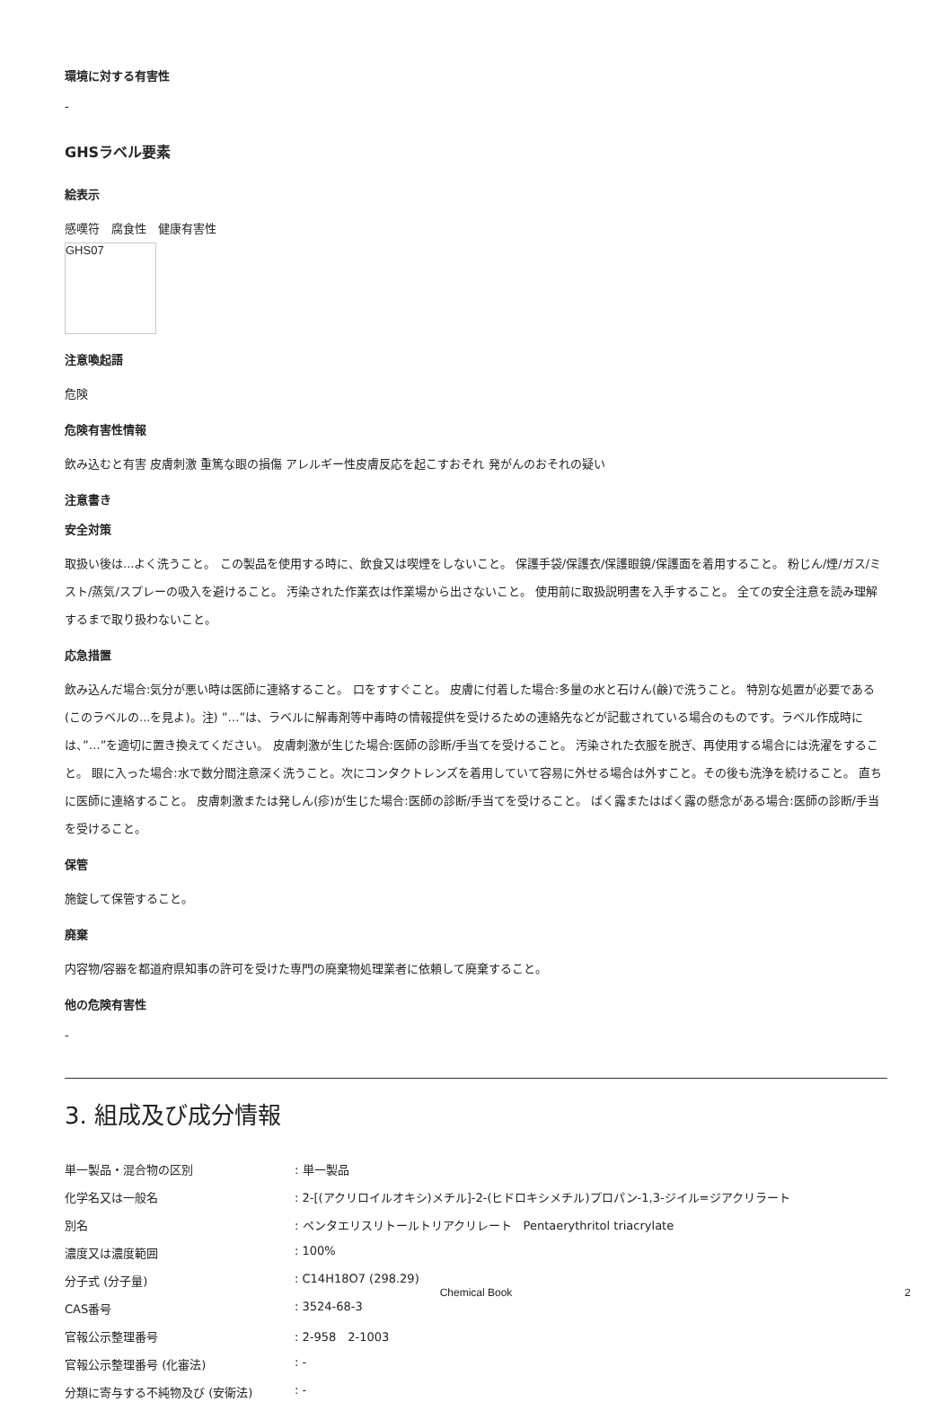環境に対する有害性
-
GHSラベル要素
絵表示
感嘆符　腐食性　健康有害性
GHS07
注意喚起語
危険
危険有害性情報
飲み込むと有害 皮膚刺激 重篤な眼の損傷 アレルギー性皮膚反応を起こすおそれ 発がんのおそれの疑い
注意書き
安全対策
取扱い後は...よく洗うこと。 この製品を使用する時に、飲食又は喫煙をしないこと。 保護手袋/保護衣/保護眼鏡/保護面を着用すること。 粉じん/煙/ガス/ミスト/蒸気/スプレーの吸入を避けること。 汚染された作業衣は作業場から出さないこと。 使用前に取扱説明書を入手すること。 全ての安全注意を読み理解するまで取り扱わないこと。
応急措置
飲み込んだ場合:気分が悪い時は医師に連絡すること。 口をすすぐこと。 皮膚に付着した場合:多量の水と石けん(鹸)で洗うこと。 特別な処置が必要である (このラベルの...を見よ)。注) ”…”は、ラベルに解毒剤等中毒時の情報提供を受けるための連絡先などが記載されている場合のものです。ラベル作成時には、”…”を適切に置き換えてください。 皮膚刺激が生じた場合:医師の診断/手当てを受けること。 汚染された衣服を脱ぎ、再使用する場合には洗濯をすること。 眼に入った場合:水で数分間注意深く洗うこと。次にコンタクトレンズを着用していて容易に外せる場合は外すこと。その後も洗浄を続けること。 直ちに医師に連絡すること。 皮膚刺激または発しん(疹)が生じた場合:医師の診断/手当てを受けること。 ばく露またはばく露の懸念がある場合:医師の診断/手当を受けること。
保管
施錠して保管すること。
廃棄
内容物/容器を都道府県知事の許可を受けた専門の廃棄物処理業者に依頼して廃棄すること。
他の危険有害性
-
3. 組成及び成分情報
| 単一製品・混合物の区別 | : 単一製品 |
| 化学名又は一般名 | : 2-[(アクリロイルオキシ)メチル]-2-(ヒドロキシメチル)プロパン-1,3-ジイル=ジアクリラート |
| 別名 | : ペンタエリスリトールトリアクリレート Pentaerythritol triacrylate |
| 濃度又は濃度範囲 | : 100% |
| 分子式 (分子量) | : C14H18O7 (298.29) |
| CAS番号 | : 3524-68-3 |
| 官報公示整理番号 | : 2-958 2-1003 |
| 官報公示整理番号 (化審法) | : - |
| 分類に寄与する不純物及び (安衛法) | : - |
Chemical Book 2